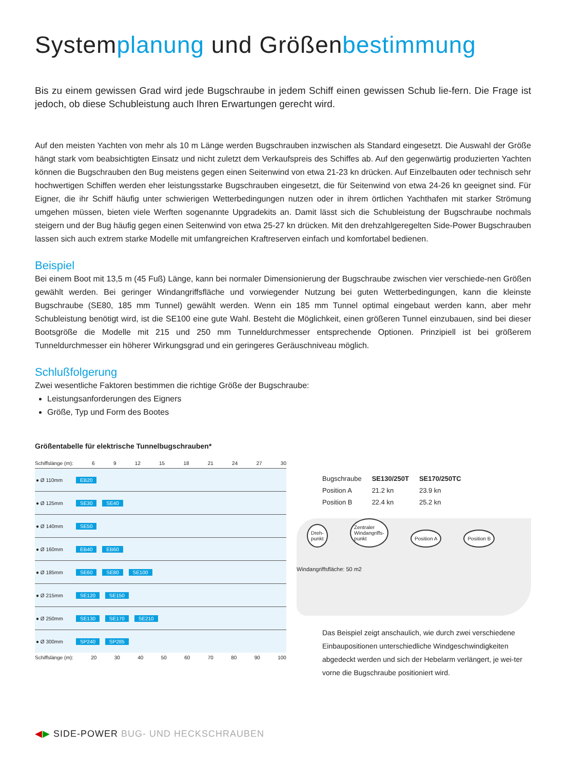Systemplanung und Größenbestimmung
Bis zu einem gewissen Grad wird jede Bugschraube in jedem Schiff einen gewissen Schub lie-fern. Die Frage ist jedoch, ob diese Schubleistung auch Ihren Erwartungen gerecht wird.
Auf den meisten Yachten von mehr als 10 m Länge werden Bugschrauben inzwischen als Standard eingesetzt. Die Auswahl der Größe hängt stark vom beabsichtigten Einsatz und nicht zuletzt dem Verkaufspreis des Schiffes ab. Auf den gegenwärtig produzierten Yachten können die Bugschrauben den Bug meistens gegen einen Seitenwind von etwa 21-23 kn drücken. Auf Einzelbauten oder technisch sehr hochwertigen Schiffen werden eher leistungsstarke Bugschrauben eingesetzt, die für Seitenwind von etwa 24-26 kn geeignet sind. Für Eigner, die ihr Schiff häufig unter schwierigen Wetterbedingungen nutzen oder in ihrem örtlichen Yachthafen mit starker Strömung umgehen müssen, bieten viele Werften sogenannte Upgradekits an. Damit lässt sich die Schubleistung der Bugschraube nochmals steigern und der Bug häufig gegen einen Seitenwind von etwa 25-27 kn drücken. Mit den drehzahlgeregelten Side-Power Bugschrauben lassen sich auch extrem starke Modelle mit umfangreichen Kraftreserven einfach und komfortabel bedienen.
Beispiel
Bei einem Boot mit 13,5 m (45 Fuß) Länge, kann bei normaler Dimensionierung der Bugschraube zwischen vier verschiede-nen Größen gewählt werden. Bei geringer Windangriffsfläche und vorwiegender Nutzung bei guten Wetterbedingungen, kann die kleinste Bugschraube (SE80, 185 mm Tunnel) gewählt werden. Wenn ein 185 mm Tunnel optimal eingebaut werden kann, aber mehr Schubleistung benötigt wird, ist die SE100 eine gute Wahl. Besteht die Möglichkeit, einen größeren Tunnel einzubauen, sind bei dieser Bootsgröße die Modelle mit 215 und 250 mm Tunneldurchmesser entsprechende Optionen. Prinzipiell ist bei größerem Tunneldurchmesser ein höherer Wirkungsgrad und ein geringeres Geräuschniveau möglich.
Schlußfolgerung
Zwei wesentliche Faktoren bestimmen die richtige Größe der Bugschraube:
Leistungsanforderungen des Eigners
Größe, Typ und Form des Bootes
Größentabelle für elektrische Tunnelbugschrauben*
Schiffslänge (m): 6 9 12 15 18 21 24 27 30
| ● Ø 110mm | EB20 |
| ● Ø 125mm | SE30 SE40 |
| ● Ø 140mm | SE50 |
| ● Ø 160mm | EB40 EB60 |
| ● Ø 185mm | SE60 SE80 SE100 |
| ● Ø 215mm | SE120 SE150 |
| ● Ø 250mm | SE130 SE170 SE210 |
| ● Ø 300mm | SP240 SP285 |
Schiffslänge (m): 20 30 40 50 60 70 80 90 100
| Bugschraube | SE130/250T | SE170/250TC |
| Position A | 21.2 kn | 23.9 kn |
| Position B | 22.4 kn | 25.2 kn |
Dreh-
punkt Zentraler
Windangriffs-
punkt Position A Position B
Windangriffsfläche: 50 m2
Das Beispiel zeigt anschaulich, wie durch zwei verschiedene Einbaupositionen unterschiedliche Windgeschwindigkeiten abgedeckt werden und sich der Hebelarm verlängert, je wei-ter vorne die Bugschraube positioniert wird.
◀▶ SIDE-POWER BUG- UND HECKSCHRAUBEN